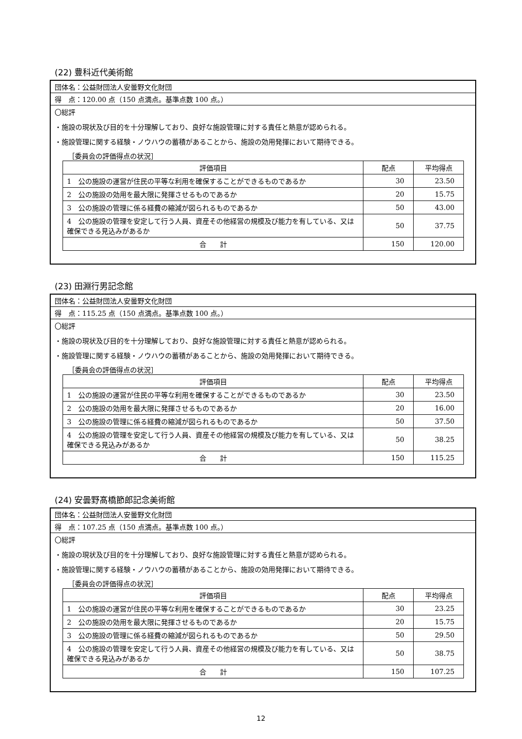(22) 豊科近代美術館
団体名：公益財団法人安曇野文化財団
得　点：120.00 点（150 点満点。基準点数 100 点。）
〇総評
・施設の現状及び目的を十分理解しており、良好な施設管理に対する責任と熱意が認められる。
・施設管理に関する経験・ノウハウの蓄積があることから、施設の効用発揮において期待できる。
［委員会の評価得点の状況］
| 評価項目 | 配点 | 平均得点 |
| --- | --- | --- |
| 1 公の施設の運営が住民の平等な利用を確保することができるものであるか | 30 | 23.50 |
| 2 公の施設の効用を最大限に発揮させるものであるか | 20 | 15.75 |
| 3 公の施設の管理に係る経費の縮減が図られるものであるか | 50 | 43.00 |
| 4 公の施設の管理を安定して行う人員、資産その他経営の規模及び能力を有している、又は確保できる見込みがあるか | 50 | 37.75 |
| 合 計 | 150 | 120.00 |
(23) 田淵行男記念館
団体名：公益財団法人安曇野文化財団
得　点：115.25 点（150 点満点。基準点数 100 点。）
〇総評
・施設の現状及び目的を十分理解しており、良好な施設管理に対する責任と熱意が認められる。
・施設管理に関する経験・ノウハウの蓄積があることから、施設の効用発揮において期待できる。
［委員会の評価得点の状況］
| 評価項目 | 配点 | 平均得点 |
| --- | --- | --- |
| 1 公の施設の運営が住民の平等な利用を確保することができるものであるか | 30 | 23.50 |
| 2 公の施設の効用を最大限に発揮させるものであるか | 20 | 16.00 |
| 3 公の施設の管理に係る経費の縮減が図られるものであるか | 50 | 37.50 |
| 4 公の施設の管理を安定して行う人員、資産その他経営の規模及び能力を有している、又は確保できる見込みがあるか | 50 | 38.25 |
| 合 計 | 150 | 115.25 |
(24) 安曇野髙橋節郎記念美術館
団体名：公益財団法人安曇野文化財団
得　点：107.25 点（150 点満点。基準点数 100 点。）
〇総評
・施設の現状及び目的を十分理解しており、良好な施設管理に対する責任と熱意が認められる。
・施設管理に関する経験・ノウハウの蓄積があることから、施設の効用発揮において期待できる。
［委員会の評価得点の状況］
| 評価項目 | 配点 | 平均得点 |
| --- | --- | --- |
| 1 公の施設の運営が住民の平等な利用を確保することができるものであるか | 30 | 23.25 |
| 2 公の施設の効用を最大限に発揮させるものであるか | 20 | 15.75 |
| 3 公の施設の管理に係る経費の縮減が図られるものであるか | 50 | 29.50 |
| 4 公の施設の管理を安定して行う人員、資産その他経営の規模及び能力を有している、又は確保できる見込みがあるか | 50 | 38.75 |
| 合 計 | 150 | 107.25 |
12